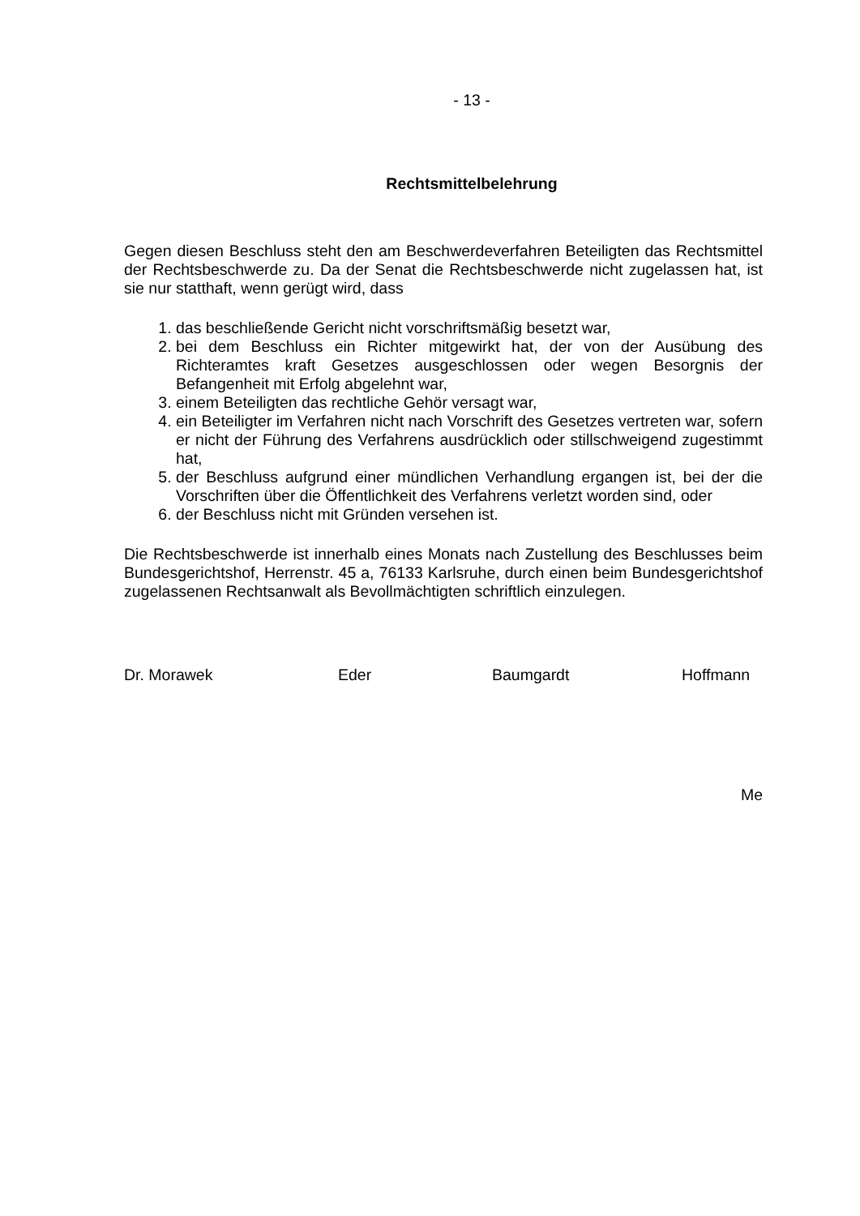- 13 -
Rechtsmittelbelehrung
Gegen diesen Beschluss steht den am Beschwerdeverfahren Beteiligten das Rechtsmittel der Rechtsbeschwerde zu. Da der Senat die Rechtsbeschwerde nicht zugelassen hat, ist sie nur statthaft, wenn gerügt wird, dass
1. das beschließende Gericht nicht vorschriftsmäßig besetzt war,
2. bei dem Beschluss ein Richter mitgewirkt hat, der von der Ausübung des Richteramtes kraft Gesetzes ausgeschlossen oder wegen Besorgnis der Befangenheit mit Erfolg abgelehnt war,
3. einem Beteiligten das rechtliche Gehör versagt war,
4. ein Beteiligter im Verfahren nicht nach Vorschrift des Gesetzes vertreten war, sofern er nicht der Führung des Verfahrens ausdrücklich oder stillschweigend zugestimmt hat,
5. der Beschluss aufgrund einer mündlichen Verhandlung ergangen ist, bei der die Vorschriften über die Öffentlichkeit des Verfahrens verletzt worden sind, oder
6. der Beschluss nicht mit Gründen versehen ist.
Die Rechtsbeschwerde ist innerhalb eines Monats nach Zustellung des Beschlusses beim Bundesgerichtshof, Herrenstr. 45 a, 76133 Karlsruhe, durch einen beim Bundesgerichtshof zugelassenen Rechtsanwalt als Bevollmächtigten schriftlich einzulegen.
Dr. Morawek Eder Baumgardt Hoffmann
Me